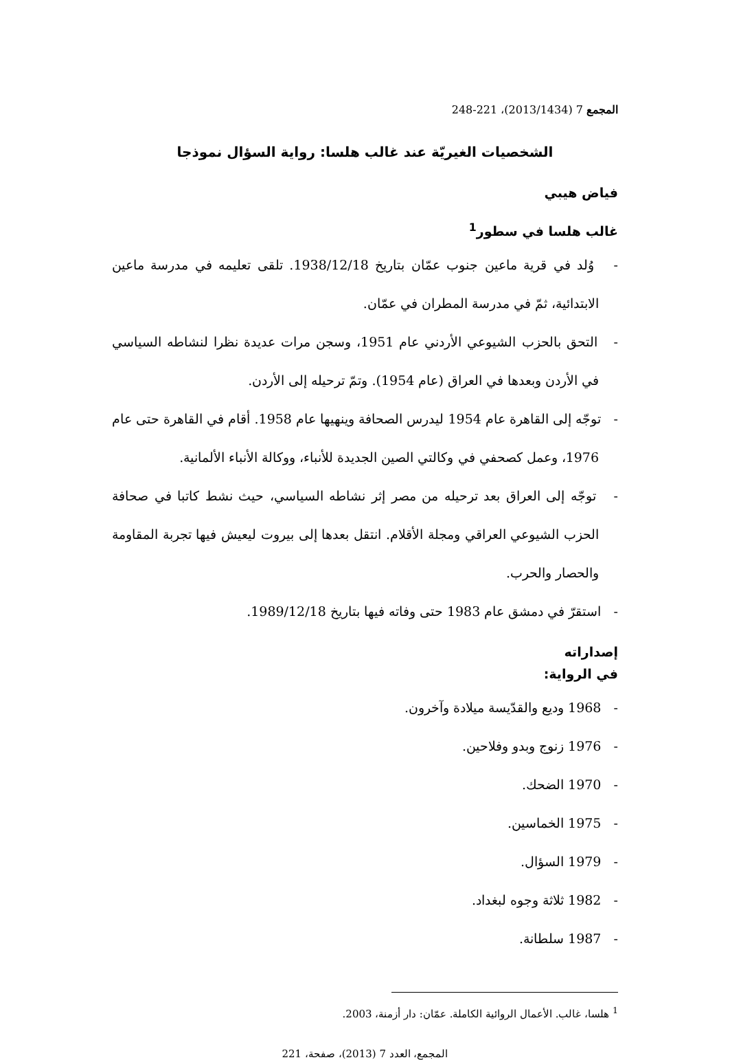المجمع 7 (2013/1434)، 221-248
الشخصيات الغيريّة عند غالب هلسا: رواية السؤال نموذجا
فياض هيبي
غالب هلسا في سطور<sup>1</sup>
- وُلد في قرية ماعين جنوب عمّان بتاريخ 1938/12/18. تلقى تعليمه في مدرسة ماعين الابتدائية، ثمّ في مدرسة المطران في عمّان.
- التحق بالحزب الشيوعي الأردني عام 1951، وسجن مرات عديدة نظرا لنشاطه السياسي في الأردن وبعدها في العراق (عام 1954). وتمّ ترحيله إلى الأردن.
- توجّه إلى القاهرة عام 1954 ليدرس الصحافة وينهيها عام 1958. أقام في القاهرة حتى عام 1976، وعمل كصحفي في وكالتي الصين الجديدة للأنباء، ووكالة الأنباء الألمانية.
- توجّه إلى العراق بعد ترحيله من مصر إثر نشاطه السياسي، حيث نشط كاتبا في صحافة الحزب الشيوعي العراقي ومجلة الأقلام. انتقل بعدها إلى بيروت ليعيش فيها تجربة المقاومة والحصار والحرب.
- استقرّ في دمشق عام 1983 حتى وفاته فيها بتاريخ 1989/12/18.
إصداراته
في الرواية:
- 1968 وديع والقدّيسة ميلادة وآخرون.
- 1976 زنوج وبدو وفلاحين.
- 1970 الضحك.
- 1975 الخماسين.
- 1979 السؤال.
- 1982 ثلاثة وجوه لبغداد.
- 1987 سلطانة.
<sup>1</sup> هلسا، غالب. الأعمال الروائية الكاملة. عمّان: دار أزمنة، 2003.
المجمع، العدد 7 (2013)، صفحة، 221